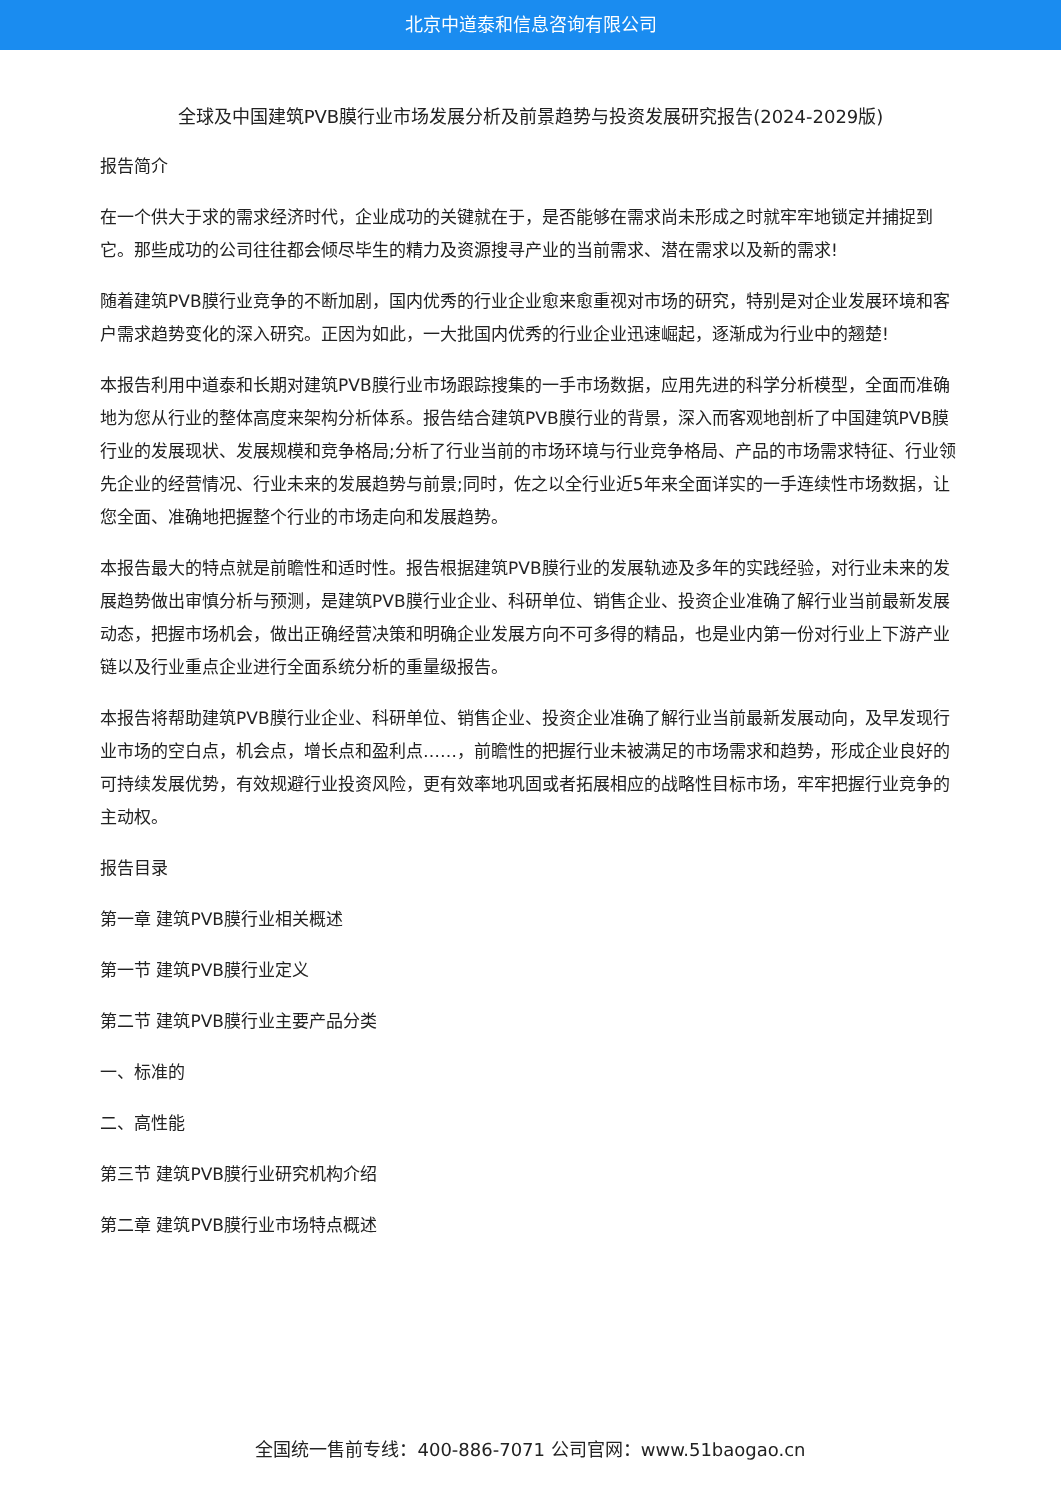北京中道泰和信息咨询有限公司
全球及中国建筑PVB膜行业市场发展分析及前景趋势与投资发展研究报告(2024-2029版)
报告简介
在一个供大于求的需求经济时代，企业成功的关键就在于，是否能够在需求尚未形成之时就牢牢地锁定并捕捉到它。那些成功的公司往往都会倾尽毕生的精力及资源搜寻产业的当前需求、潜在需求以及新的需求!
随着建筑PVB膜行业竞争的不断加剧，国内优秀的行业企业愈来愈重视对市场的研究，特别是对企业发展环境和客户需求趋势变化的深入研究。正因为如此，一大批国内优秀的行业企业迅速崛起，逐渐成为行业中的翘楚!
本报告利用中道泰和长期对建筑PVB膜行业市场跟踪搜集的一手市场数据，应用先进的科学分析模型，全面而准确地为您从行业的整体高度来架构分析体系。报告结合建筑PVB膜行业的背景，深入而客观地剖析了中国建筑PVB膜行业的发展现状、发展规模和竞争格局;分析了行业当前的市场环境与行业竞争格局、产品的市场需求特征、行业领先企业的经营情况、行业未来的发展趋势与前景;同时，佐之以全行业近5年来全面详实的一手连续性市场数据，让您全面、准确地把握整个行业的市场走向和发展趋势。
本报告最大的特点就是前瞻性和适时性。报告根据建筑PVB膜行业的发展轨迹及多年的实践经验，对行业未来的发展趋势做出审慎分析与预测，是建筑PVB膜行业企业、科研单位、销售企业、投资企业准确了解行业当前最新发展动态，把握市场机会，做出正确经营决策和明确企业发展方向不可多得的精品，也是业内第一份对行业上下游产业链以及行业重点企业进行全面系统分析的重量级报告。
本报告将帮助建筑PVB膜行业企业、科研单位、销售企业、投资企业准确了解行业当前最新发展动向，及早发现行业市场的空白点，机会点，增长点和盈利点……，前瞻性的把握行业未被满足的市场需求和趋势，形成企业良好的可持续发展优势，有效规避行业投资风险，更有效率地巩固或者拓展相应的战略性目标市场，牢牢把握行业竞争的主动权。
报告目录
第一章 建筑PVB膜行业相关概述
第一节 建筑PVB膜行业定义
第二节 建筑PVB膜行业主要产品分类
一、标准的
二、高性能
第三节 建筑PVB膜行业研究机构介绍
第二章 建筑PVB膜行业市场特点概述
全国统一售前专线：400-886-7071 公司官网：www.51baogao.cn